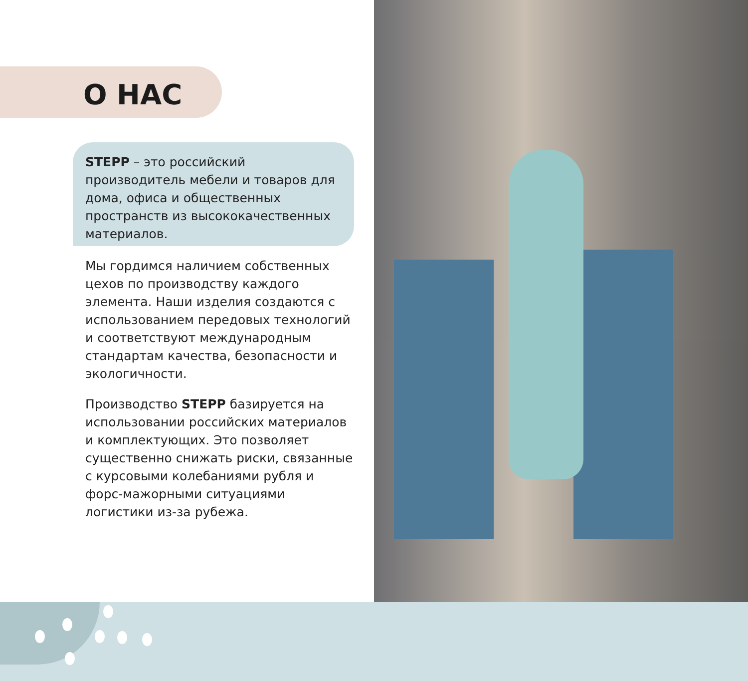О НАС
STEPP – это российский производитель мебели и товаров для дома, офиса и общественных пространств из высококачественных материалов.
Мы гордимся наличием собственных цехов по производству каждого элемента. Наши изделия создаются с использованием передовых технологий и соответствуют международным стандартам качества, безопасности и экологичности.
Производство STEPP базируется на использовании российских материалов и комплектующих. Это позволяет существенно снижать риски, связанные с курсовыми колебаниями рубля и форс-мажорными ситуациями логистики из-за рубежа.